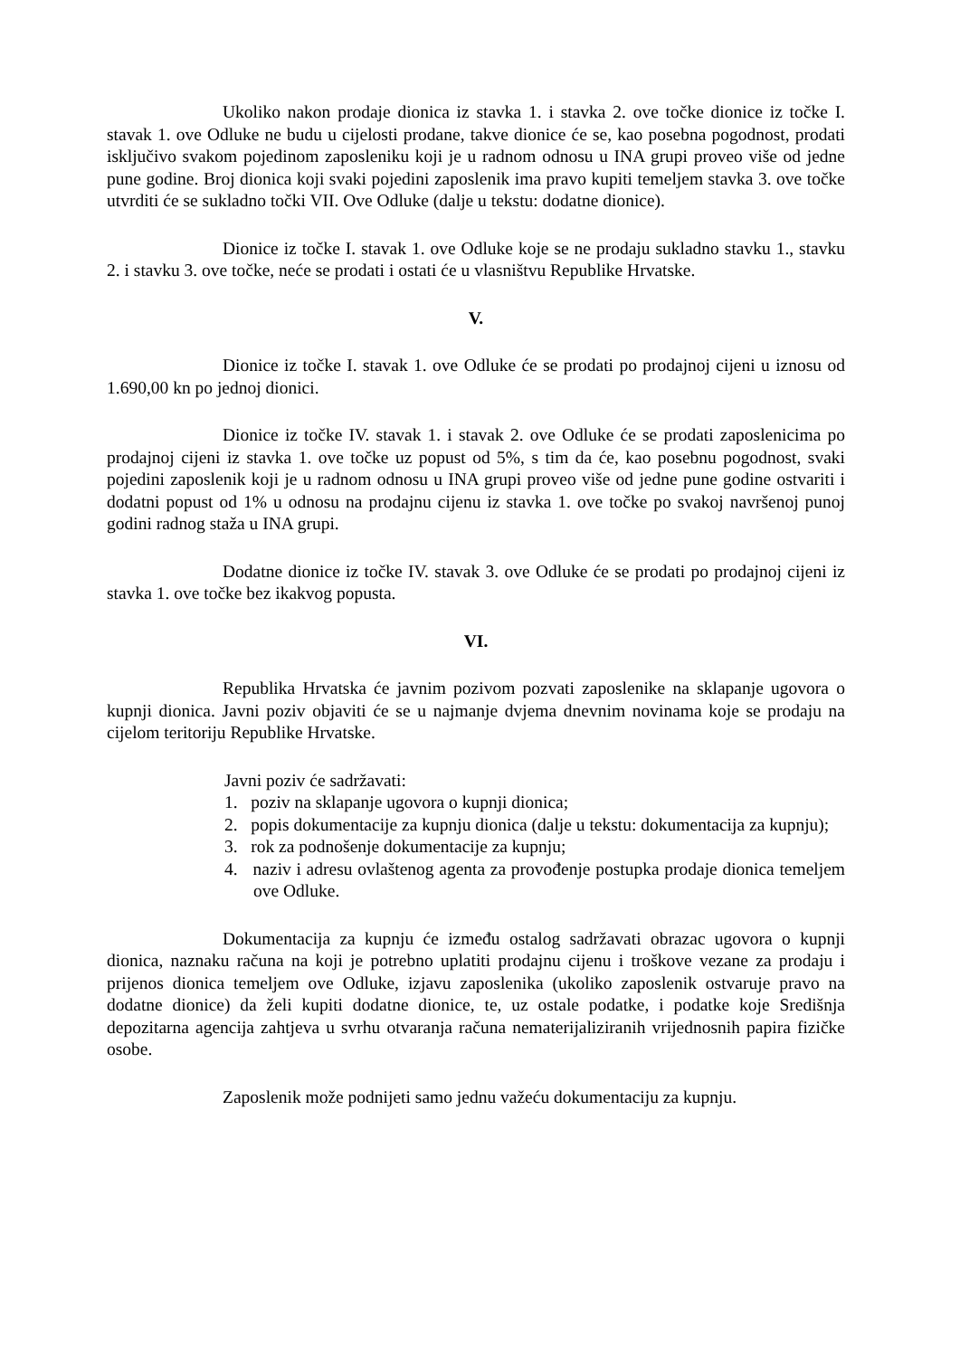Ukoliko nakon prodaje dionica iz stavka 1. i stavka 2. ove točke dionice iz točke I. stavak 1. ove Odluke ne budu u cijelosti prodane, takve dionice će se, kao posebna pogodnost, prodati isključivo svakom pojedinom zaposleniku koji je u radnom odnosu u INA grupi proveo više od jedne pune godine. Broj dionica koji svaki pojedini zaposlenik ima pravo kupiti temeljem stavka 3. ove točke utvrditi će se sukladno točki VII. Ove Odluke (dalje u tekstu: dodatne dionice).
Dionice iz točke I. stavak 1. ove Odluke koje se ne prodaju sukladno stavku 1., stavku 2. i stavku 3. ove točke, neće se prodati i ostati će u vlasništvu Republike Hrvatske.
V.
Dionice iz točke I. stavak 1. ove Odluke će se prodati po prodajnoj cijeni u iznosu od 1.690,00 kn po jednoj dionici.
Dionice iz točke IV. stavak 1. i stavak 2. ove Odluke će se prodati zaposlenicima po prodajnoj cijeni iz stavka 1. ove točke uz popust od 5%, s tim da će, kao posebnu pogodnost, svaki pojedini zaposlenik koji je u radnom odnosu u INA grupi proveo više od jedne pune godine ostvariti i dodatni popust od 1% u odnosu na prodajnu cijenu iz stavka 1. ove točke po svakoj navršenoj punoj godini radnog staža u INA grupi.
Dodatne dionice iz točke IV. stavak 3. ove Odluke će se prodati po prodajnoj cijeni iz stavka 1. ove točke bez ikakvog popusta.
VI.
Republika Hrvatska će javnim pozivom pozvati zaposlenike na sklapanje ugovora o kupnji dionica. Javni poziv objaviti će se u najmanje dvjema dnevnim novinama koje se prodaju na cijelom teritoriju Republike Hrvatske.
Javni poziv će sadržavati:
1. poziv na sklapanje ugovora o kupnji dionica;
2. popis dokumentacije za kupnju dionica (dalje u tekstu: dokumentacija za kupnju);
3. rok za podnošenje dokumentacije za kupnju;
4. naziv i adresu ovlaštenog agenta za provođenje postupka prodaje dionica temeljem ove Odluke.
Dokumentacija za kupnju će između ostalog sadržavati obrazac ugovora o kupnji dionica, naznaku računa na koji je potrebno uplatiti prodajnu cijenu i troškove vezane za prodaju i prijenos dionica temeljem ove Odluke, izjavu zaposlenika (ukoliko zaposlenik ostvaruje pravo na dodatne dionice) da želi kupiti dodatne dionice, te, uz ostale podatke, i podatke koje Središnja depozitarna agencija zahtjeva u svrhu otvaranja računa nematerijaliziranih vrijednosnih papira fizičke osobe.
Zaposlenik može podnijeti samo jednu važeću dokumentaciju za kupnju.